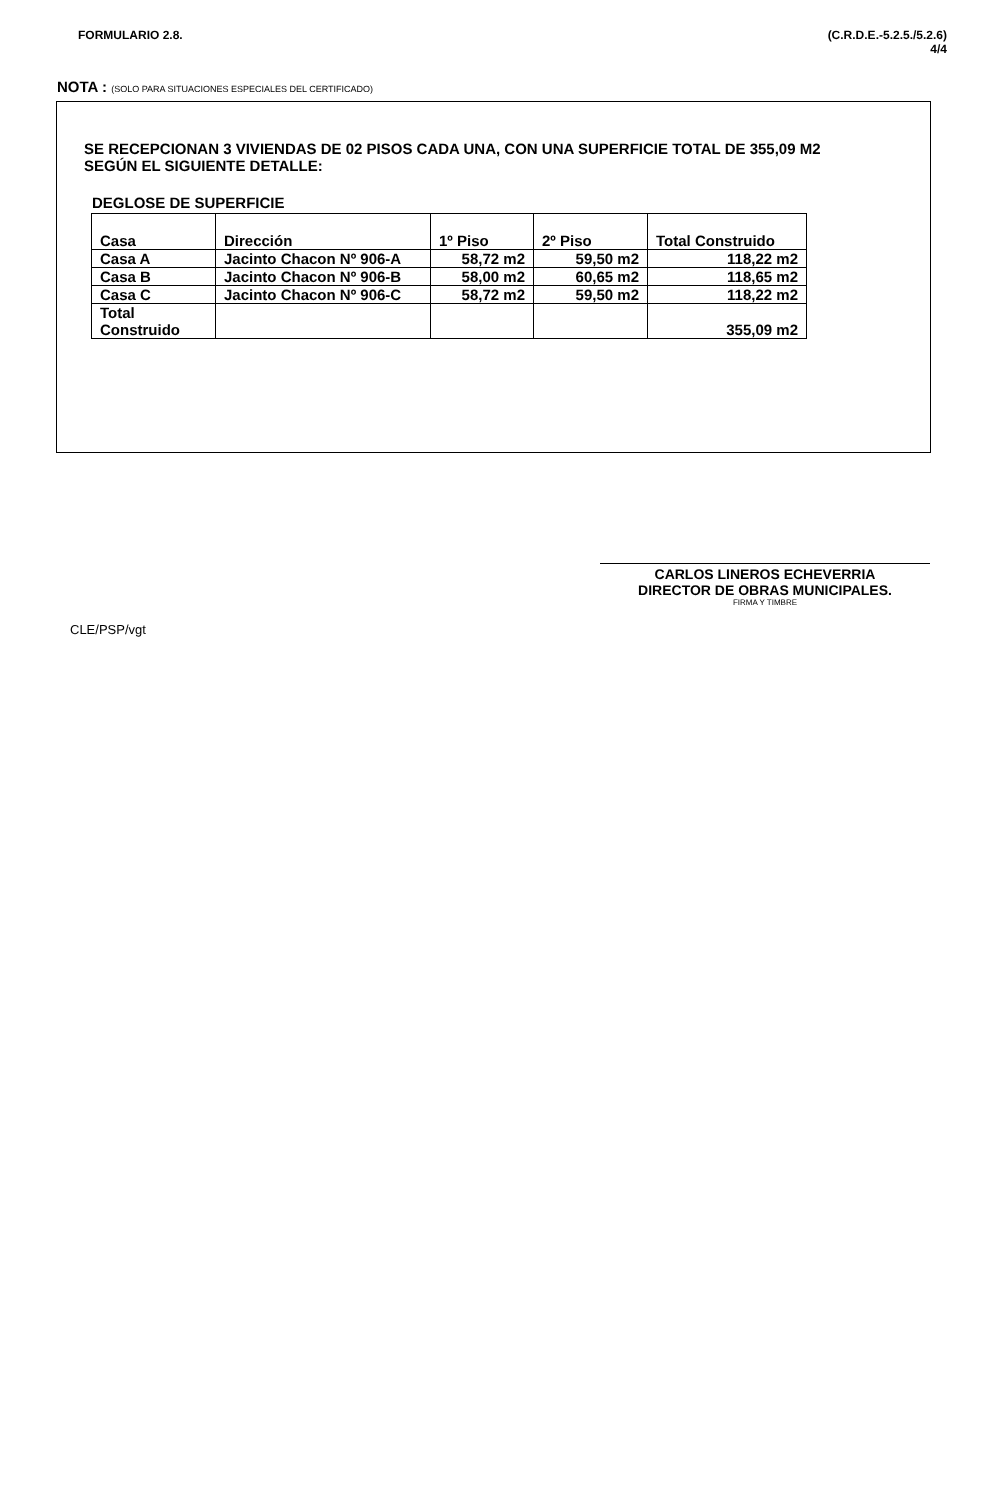FORMULARIO 2.8. (C.R.D.E.-5.2.5./5.2.6)
4/4
NOTA : (SOLO PARA SITUACIONES ESPECIALES DEL CERTIFICADO)
SE RECEPCIONAN 3 VIVIENDAS DE 02 PISOS CADA UNA, CON UNA SUPERFICIE TOTAL DE 355,09 M2
SEGÚN EL SIGUIENTE DETALLE:
DEGLOSE DE SUPERFICIE
| Casa | Dirección | 1º Piso | 2º Piso | Total Construido |
| --- | --- | --- | --- | --- |
| Casa A | Jacinto Chacon Nº 906-A | 58,72 m2 | 59,50 m2 | 118,22 m2 |
| Casa B | Jacinto Chacon Nº 906-B | 58,00 m2 | 60,65 m2 | 118,65 m2 |
| Casa C | Jacinto Chacon Nº 906-C | 58,72 m2 | 59,50 m2 | 118,22 m2 |
| Total Construido | | | | 355,09 m2 |
CARLOS LINEROS ECHEVERRIA
DIRECTOR DE OBRAS MUNICIPALES.
FIRMA Y TIMBRE
CLE/PSP/vgt